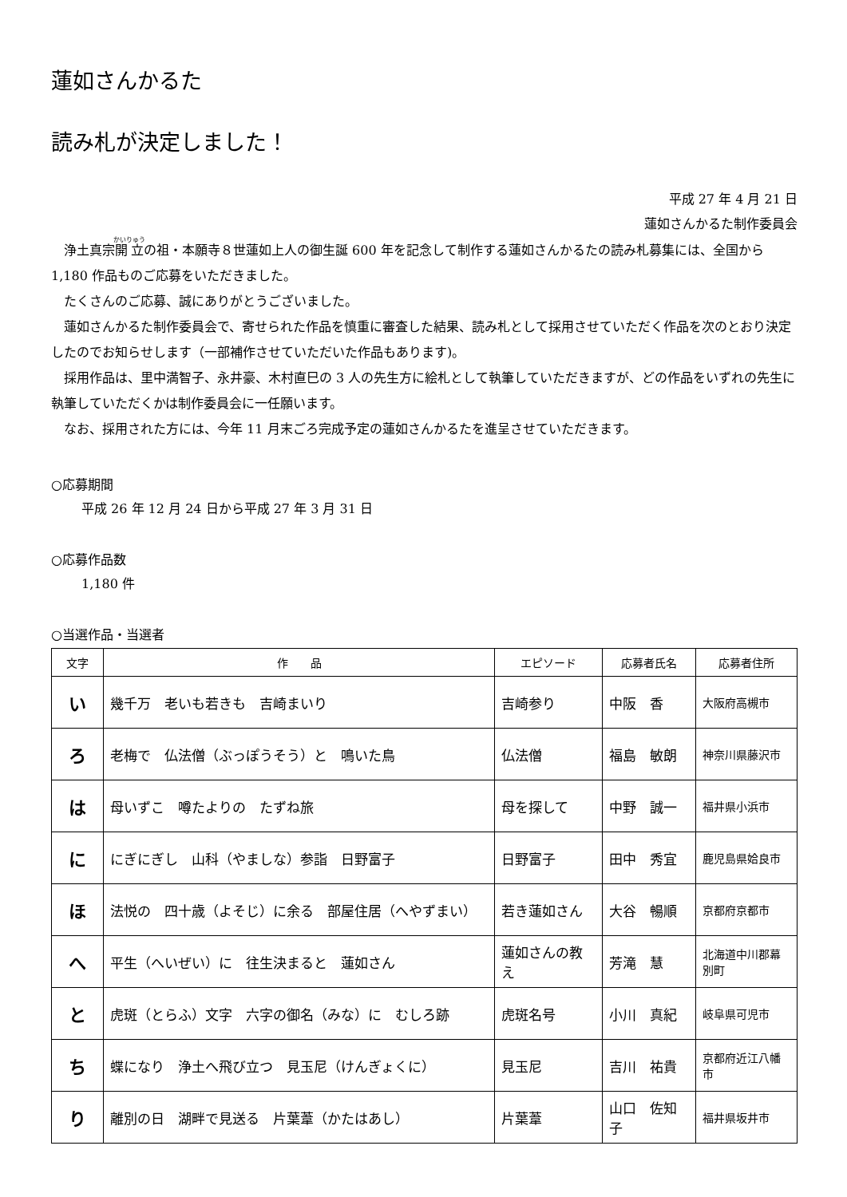蓮如さんかるた
読み札が決定しました！
平成 27 年 4 月 21 日
蓮如さんかるた制作委員会
浄土真宗開立の祖・本願寺８世蓮如上人の御生誕 600 年を記念して制作する蓮如さんかるたの読み札募集には、全国から 1,180 作品ものご応募をいただきました。
たくさんのご応募、誠にありがとうございました。
蓮如さんかるた制作委員会で、寄せられた作品を慎重に審査した結果、読み札として採用させていただく作品を次のとおり決定したのでお知らせします（一部補作させていただいた作品もあります)。
採用作品は、里中満智子、永井豪、木村直巳の 3 人の先生方に絵札として執筆していただきますが、どの作品をいずれの先生に執筆していただくかは制作委員会に一任願います。
なお、採用された方には、今年 11 月末ごろ完成予定の蓮如さんかるたを進呈させていただきます。
○応募期間
平成 26 年 12 月 24 日から平成 27 年 3 月 31 日
○応募作品数
1,180 件
○当選作品・当選者
| 文字 | 作 品 | エピソード | 応募者氏名 | 応募者住所 |
| --- | --- | --- | --- | --- |
| い | 幾千万 老いも若きも 吉崎まいり | 吉崎参り | 中阪 香 | 大阪府高槻市 |
| ろ | 老梅で 仏法僧（ぶっぽうそう）と 鳴いた鳥 | 仏法僧 | 福島 敏朗 | 神奈川県藤沢市 |
| は | 母いずこ 噂たよりの たずね旅 | 母を探して | 中野 誠一 | 福井県小浜市 |
| に | にぎにぎし 山科（やましな）参詣 日野富子 | 日野富子 | 田中 秀宜 | 鹿児島県姶良市 |
| ほ | 法悦の 四十歳（よそじ）に余る 部屋住居（へやずまい） | 若き蓮如さん | 大谷 暢順 | 京都府京都市 |
| へ | 平生（へいぜい）に 往生決まると 蓮如さん | 蓮如さんの教え | 芳滝 慧 | 北海道中川郡幕別町 |
| と | 虎斑（とらふ）文字 六字の御名（みな）に むしろ跡 | 虎斑名号 | 小川 真紀 | 岐阜県可児市 |
| ち | 蝶になり 浄土へ飛び立つ 見玉尼（けんぎょくに） | 見玉尼 | 吉川 祐貴 | 京都府近江八幡市 |
| り | 離別の日 湖畔で見送る 片葉葦（かたはあし） | 片葉葦 | 山口 佐知子 | 福井県坂井市 |